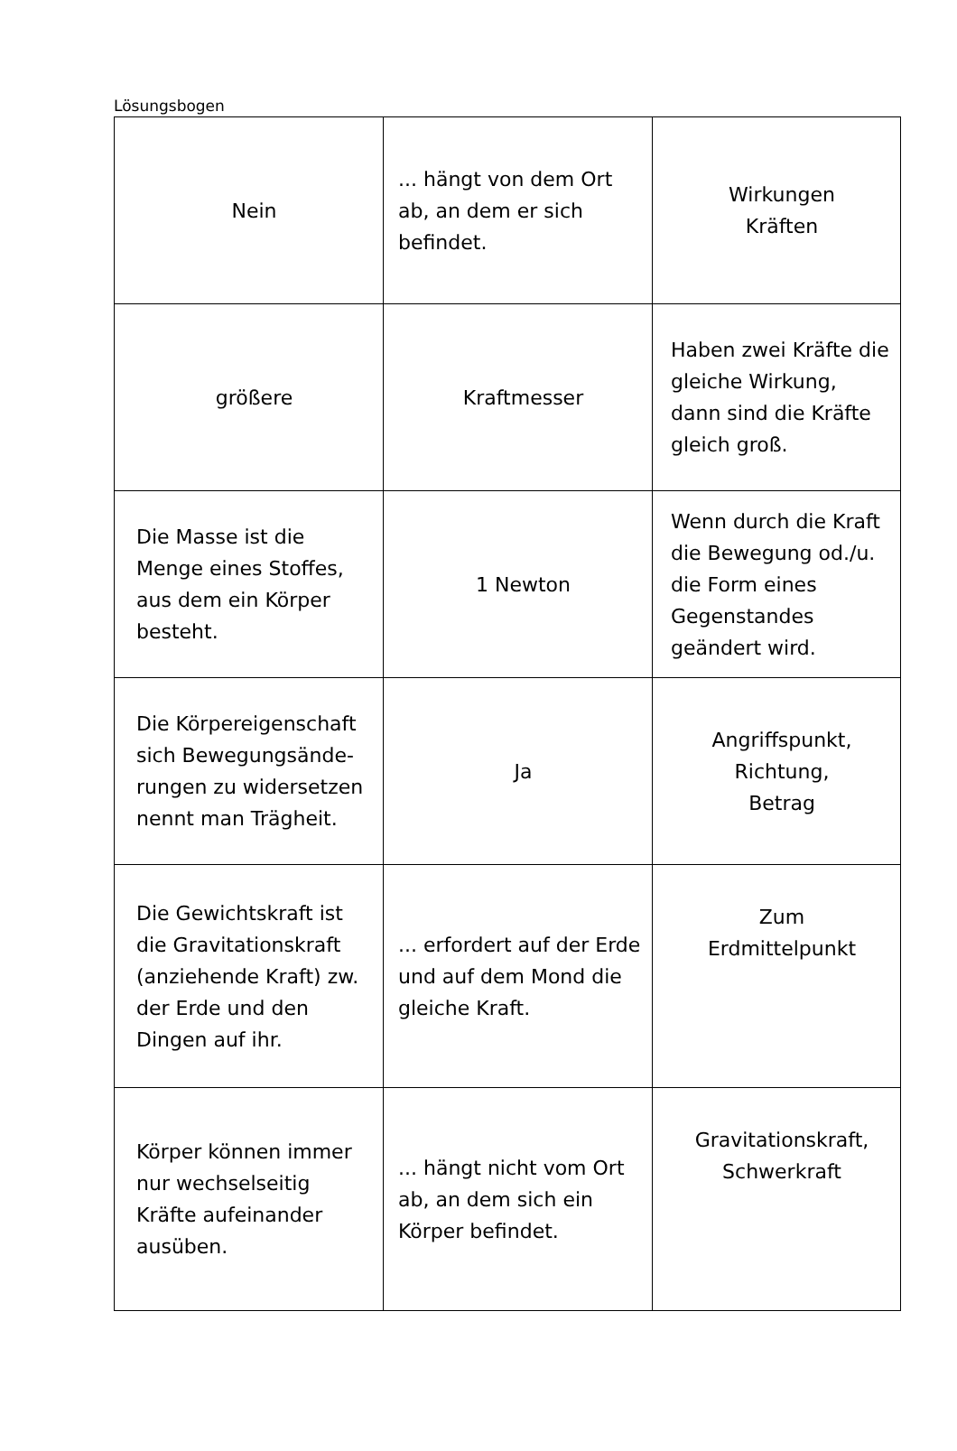Lösungsbogen
| Nein | ... hängt von dem Ort ab, an dem er sich befindet. | Wirkungen Kräften |
| größere | Kraftmesser | Haben zwei Kräfte die gleiche Wirkung, dann sind die Kräfte gleich groß. |
| Die Masse ist die Menge eines Stoffes, aus dem ein Körper besteht. | 1 Newton | Wenn durch die Kraft die Bewegung od./u. die Form eines Gegenstandes geändert wird. |
| Die Körpereigenschaft sich Bewegungsände-rungen zu widersetzen nennt man Trägheit. | Ja | Angriffspunkt, Richtung, Betrag |
| Die Gewichtskraft ist die Gravitationskraft (anziehende Kraft) zw. der Erde und den Dingen auf ihr. | ... erfordert auf der Erde und auf dem Mond die gleiche Kraft. | Zum Erdmittelpunkt |
| Körper können immer nur wechselseitig Kräfte aufeinander ausüben. | ... hängt nicht vom Ort ab, an dem sich ein Körper befindet. | Gravitationskraft, Schwerkraft |